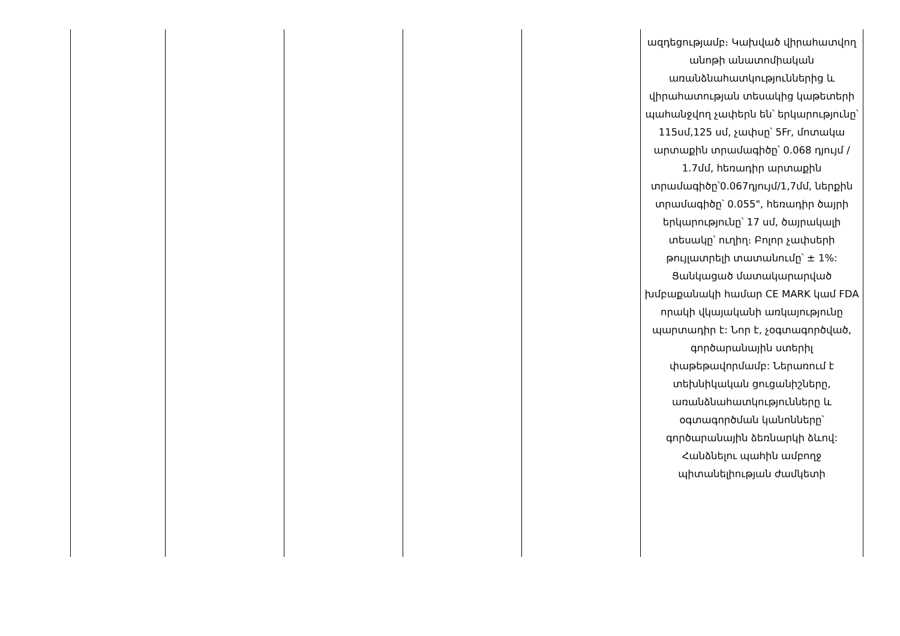| | | | | | ազդեցությամբ։ Կախված վիրահատվող անոթի անատոմիական առանձնահատկություններից և վիրահատության տեսակից կաթետերի պահանջվող չափերն են՝ երկարությունը՝ 115սմ,125 սմ, չափսը՝ 5Fr, մոտակա արտաքին տրամագիծը՝ 0.068 դյույմ / 1.7մմ, հեռադիր արտաքին տրամագիծը՝0.067դյույմ/1,7մմ, ներքին տրամագիծը՝ 0.055", հեռադիր ծայրի երկարությունը՝ 17 սմ, ծայրակալի տեսակը՝ ուղիղ։ Բոլոր չափսերի թույլատրելի տատանումը՝ ± 1%: Ցանկացած մատակարարված խմբաքանակի համար CE MARK կամ FDA որակի վկայականի առկայությունը պարտադիր է: Նոր է, չօգտագործված, գործարանային ստերիլ փաթեթավորմամբ: Ներառում է տեխնիկական ցուցանիշները, առանձնահատկությունները և օգտագործման կանոնները՝ գործարանային ձեռնարկի ձևով: Հանձնելու պահին ամբողջ պիտանելիության ժամկետի |